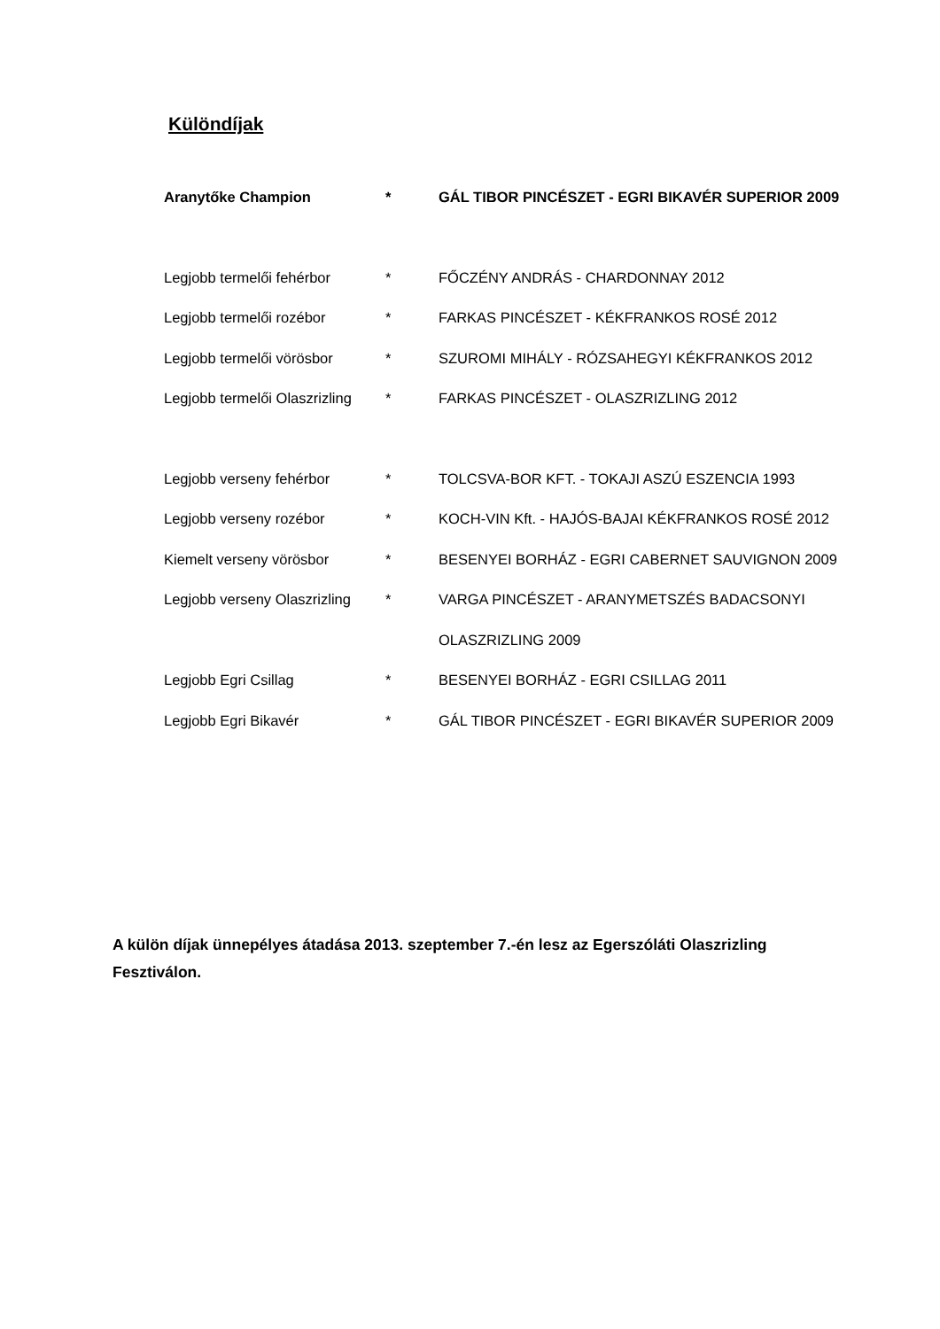Különdíjak
| Aranytőke Champion | * | GÁL TIBOR PINCÉSZET - EGRI BIKAVÉR SUPERIOR 2009 |
| Legjobb termelői fehérbor | * | FŐCZÉNY ANDRÁS - CHARDONNAY 2012 |
| Legjobb termelői rozébor | * | FARKAS PINCÉSZET - KÉKFRANKOS ROSÉ 2012 |
| Legjobb termelői vörösbor | * | SZUROMI MIHÁLY - RÓZSAHEGYI KÉKFRANKOS 2012 |
| Legjobb termelői Olaszrizling | * | FARKAS PINCÉSZET - OLASZRIZLING 2012 |
| Legjobb verseny fehérbor | * | TOLCSVA-BOR KFT. - TOKAJI ASZÚ ESZENCIA 1993 |
| Legjobb verseny rozébor | * | KOCH-VIN Kft. - HAJÓS-BAJAI KÉKFRANKOS ROSÉ 2012 |
| Kiemelt verseny vörösbor | * | BESENYEI BORHÁZ - EGRI CABERNET SAUVIGNON 2009 |
| Legjobb verseny Olaszrizling | * | VARGA PINCÉSZET - ARANYMETSZÉS BADACSONYI |
| | | OLASZRIZLING 2009 |
| Legjobb Egri Csillag | * | BESENYEI BORHÁZ - EGRI CSILLAG 2011 |
| Legjobb Egri Bikavér | * | GÁL TIBOR PINCÉSZET - EGRI BIKAVÉR SUPERIOR 2009 |
A külön díjak ünnepélyes átadása 2013. szeptember 7.-én lesz az Egerszóláti Olaszrizling Fesztiválon.